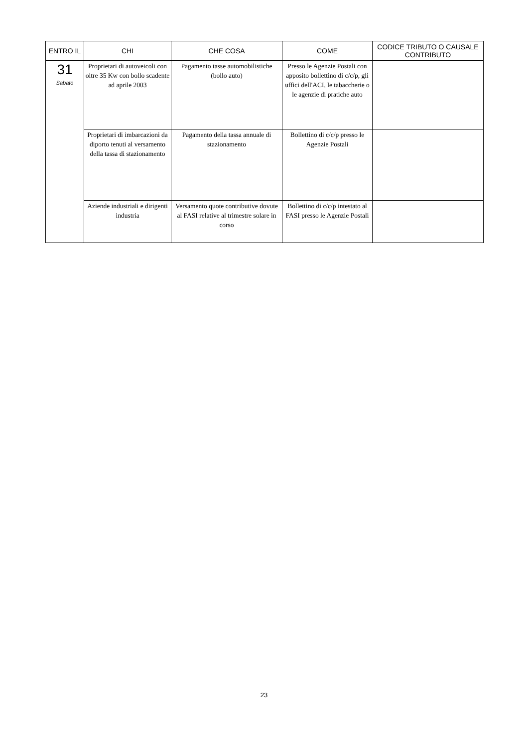| ENTRO IL | CHI | CHE COSA | COME | CODICE TRIBUTO O CAUSALE CONTRIBUTO |
| --- | --- | --- | --- | --- |
| 31 Sabato | Proprietari di autoveicoli con oltre 35 Kw con bollo scadente ad aprile 2003 | Pagamento tasse automobilistiche (bollo auto) | Presso le Agenzie Postali con apposito bollettino di c/c/p, gli uffici dell'ACI, le tabaccherie o le agenzie di pratiche auto | |
| | Proprietari di imbarcazioni da diporto tenuti al versamento della tassa di stazionamento | Pagamento della tassa annuale di stazionamento | Bollettino di c/c/p presso le Agenzie Postali | |
| | Aziende industriali e dirigenti industria | Versamento quote contributive dovute al FASI relative al trimestre solare in corso | Bollettino di c/c/p intestato al FASI presso le Agenzie Postali | |
23